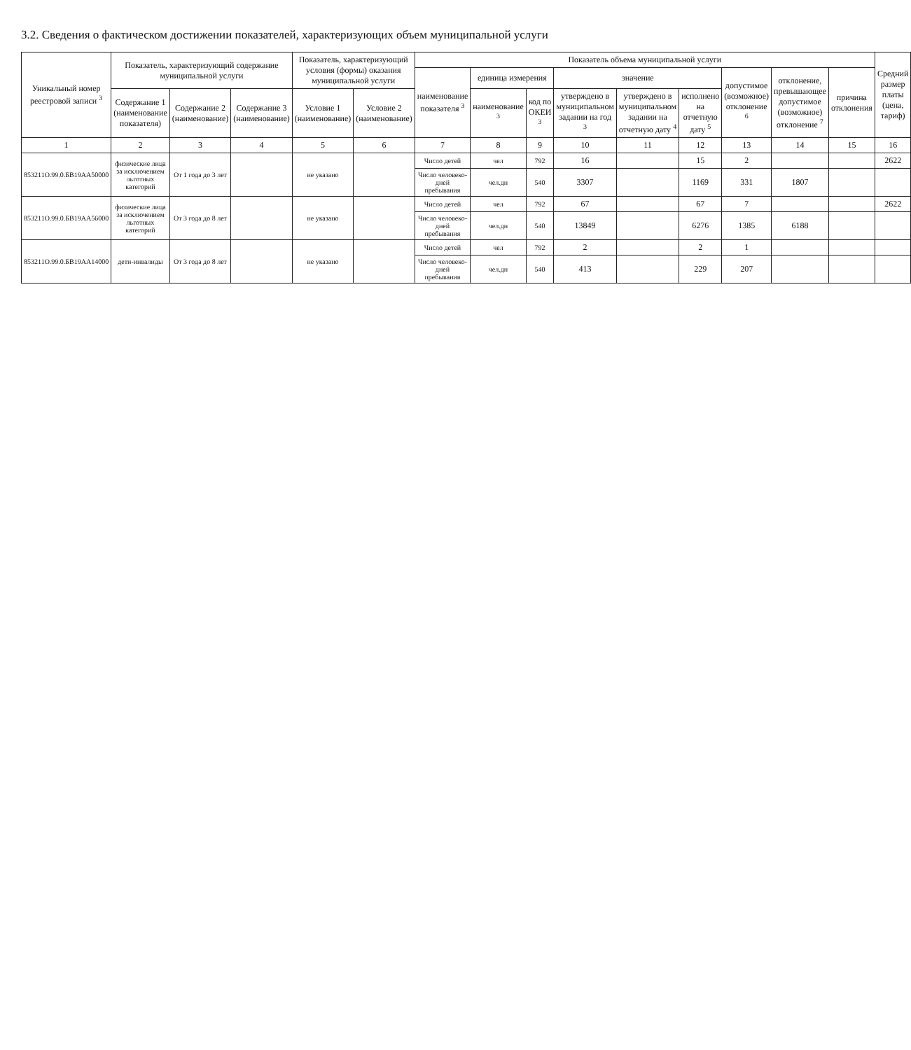3.2. Сведения о фактическом достижении показателей, характеризующих объем муниципальной услуги
| Уникальный номер реестровой записи <sup>3</sup> | Показатель, характеризующий содержание муниципальной услуги | | | Показатель, характеризующий условия (формы) оказания муниципальной услуги | | Показатель объема муниципальной услуги | | | | | | | | | Средний размер платы (цена, тариф) |
| --- | --- | --- | --- | --- | --- | --- | --- | --- | --- | --- | --- | --- | --- | --- | --- |
| | | | | | | наименование показателя <sup>3</sup> | единица измерения | | значение | | | допустимое (возможное) отклонение <sup>6</sup> | отклонение, превышающее допустимое (возможное) отклонение <sup>7</sup> | причина отклонения | |
| | Содержание 1 (наименование показателя) | Содержание 2 (наименование) | Содержание 3 (наименование) | Условие 1 (наименование) | Условие 2 (наименование) | | наименование <sup>3</sup> | код по ОКЕИ <sup>3</sup> | утверждено в муниципальном задании на год <sup>3</sup> | утверждено в муниципальном задании на отчетную дату <sup>4</sup> | исполнено на отчетную дату <sup>5</sup> | | | | |
| 1 | 2 | 3 | 4 | 5 | 6 | 7 | 8 | 9 | 10 | 11 | 12 | 13 | 14 | 15 | 16 |
| 853211О.99.0.БВ19АА50000 | физические лица за исключением льготных категорий | От 1 года до 3 лет | | не указано | | Число детей | чел | 792 | 16 | | 15 | 2 | | | 2622 |
| | | | | | | Число человеко-дней пребывания | чел.дн | 540 | 3307 | | 1169 | 331 | 1807 | | |
| 853211О.99.0.БВ19АА56000 | физические лица за исключением льготных категорий | От 3 года до 8 лет | | не указано | | Число детей | чел | 792 | 67 | | 67 | 7 | | | 2622 |
| | | | | | | Число человеко-дней пребывания | чел.дн | 540 | 13849 | | 6276 | 1385 | 6188 | | |
| 853211О.99.0.БВ19АА14000 | дети-инвалиды | От 3 года до 8 лет | | не указано | | Число детей | чел | 792 | 2 | | 2 | 1 | | | |
| | | | | | | Число человеко-дней пребывания | чел.дн | 540 | 413 | | 229 | 207 | | | |